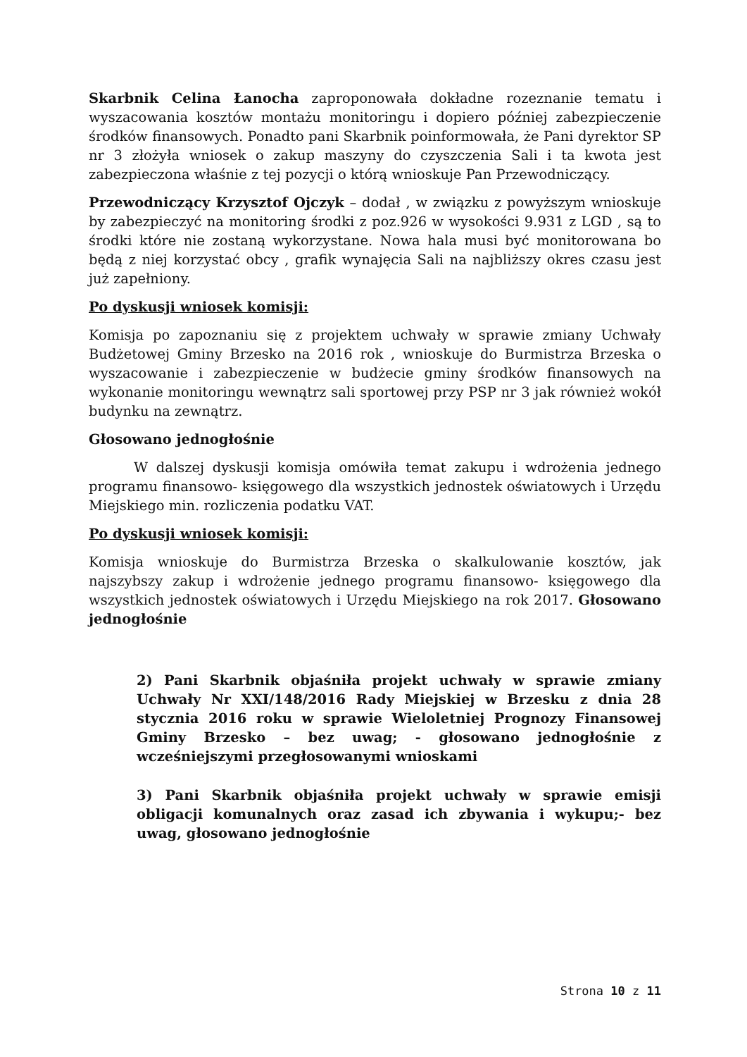Skarbnik Celina Łanocha zaproponowała dokładne rozeznanie tematu i wyszacowania kosztów montażu monitoringu i dopiero później zabezpieczenie środków finansowych. Ponadto pani Skarbnik poinformowała, że Pani dyrektor SP nr 3 złożyła wniosek o zakup maszyny do czyszczenia Sali i ta kwota jest zabezpieczona właśnie z tej pozycji o którą wnioskuje Pan Przewodniczący.
Przewodniczący Krzysztof Ojczyk – dodał , w związku z powyższym wnioskuje by zabezpieczyć na monitoring środki z poz.926 w wysokości 9.931 z LGD , są to środki które nie zostaną wykorzystane. Nowa hala musi być monitorowana bo będą z niej korzystać obcy , grafik wynajęcia Sali na najbliższy okres czasu jest już zapełniony.
Po dyskusji wniosek komisji:
Komisja po zapoznaniu się z projektem uchwały w sprawie zmiany Uchwały Budżetowej Gminy Brzesko na 2016 rok , wnioskuje do Burmistrza Brzeska o wyszacowanie i zabezpieczenie w budżecie gminy środków finansowych na wykonanie monitoringu wewnątrz sali sportowej przy PSP nr 3 jak również wokół budynku na zewnątrz.
Głosowano jednogłośnie
W dalszej dyskusji komisja omówiła temat zakupu i wdrożenia jednego programu finansowo- księgowego dla wszystkich jednostek oświatowych i Urzędu Miejskiego min. rozliczenia podatku VAT.
Po dyskusji wniosek komisji:
Komisja wnioskuje do Burmistrza Brzeska o skalkulowanie kosztów, jak najszybszy zakup i wdrożenie jednego programu finansowo- księgowego dla wszystkich jednostek oświatowych i Urzędu Miejskiego na rok 2017. Głosowano jednogłośnie
2) Pani Skarbnik objaśniła projekt uchwały w sprawie zmiany Uchwały Nr XXI/148/2016 Rady Miejskiej w Brzesku z dnia 28 stycznia 2016 roku w sprawie Wieloletniej Prognozy Finansowej Gminy Brzesko – bez uwag; - głosowano jednogłośnie z wcześniejszymi przegłosowanymi wnioskami
3) Pani Skarbnik objaśniła projekt uchwały w sprawie emisji obligacji komunalnych oraz zasad ich zbywania i wykupu;- bez uwag, głosowano jednogłośnie
Strona 10 z 11